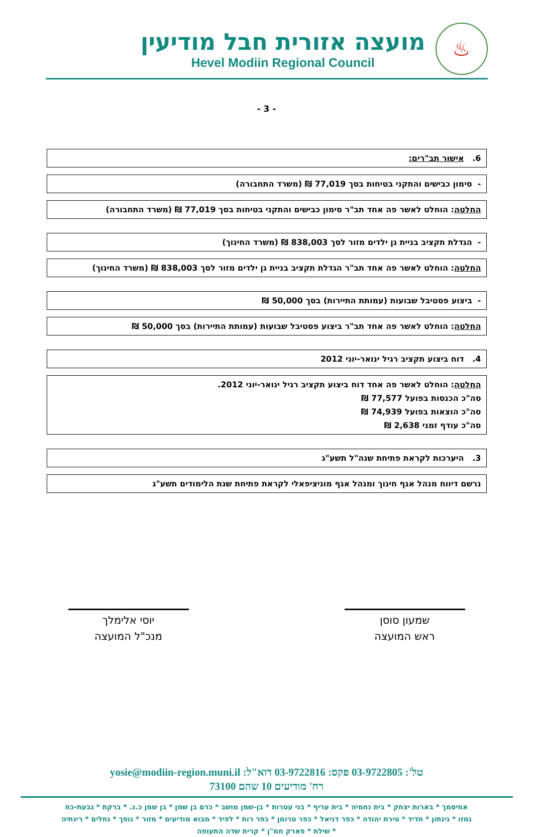מועצה אזורית חבל מודיעין
Hevel Modiin Regional Council
♨
- 3 -
6. אישור תב"רים:
- סימון כבישים והתקני בטיחות בסך 77,019 ₪ (משרד התחבורה)
החלטה: הוחלט לאשר פה אחד תב"ר סימון כבישים והתקני בטיחות בסך 77,019 ₪ (משרד התחבורה)
- הגדלת תקציב בניית גן ילדים מזור לסך 838,003 ₪ (משרד החינוך)
החלטה: הוחלט לאשר פה אחד תב"ר הגדלת תקציב בניית גן ילדים מזור לסך 838,003 ₪ (משרד החינוך)
- ביצוע פסטיבל שבועות (עמותת התיירות) בסך 50,000 ₪
החלטה: הוחלט לאשר פה אחד תב"ר ביצוע פסטיבל שבועות (עמותת התיירות) בסך 50,000 ₪
4. דוח ביצוע תקציב רגיל ינואר-יוני 2012
החלטה: הוחלט לאשר פה אחד דוח ביצוע תקציב רגיל ינואר-יוני 2012.
סה"כ הכנסות בפועל 77,577 ₪
סה"כ הוצאות בפועל 74,939 ₪
סה"כ עודף זמני 2,638 ₪
3. היערכות לקראת פתיחת שנה"ל תשע"ג
נרשם דיווח מנהל אגף חינוך ומנהל אגף מוניציפאלי לקראת פתיחת שנת הלימודים תשע"ג
שמעון סוסן
ראש המועצה
יוסי אלימלך
מנכ"ל המועצה
טל': 03-9722805 פקס: 03-9722816 דוא"ל: yosie@modiin-region.muni.il
רח' מודיעים 10 שהם 73100
אחיסמך * בארות יצחק * בית נחמיה * בית עריף * בני עטרות * בן-שמן מושב * כרם בן שמן * בן שמן כ.נ. * ברקת * גבעת-כח
גמזו * גינתון * חדיד * טירת יהודה * כפר דניאל * כפר טרומן * כפר רות * לפיד * מבוא מודיעים * מזור * נופך * נחלים * רינתיה
* שילת * פארק חמ"ן * קרית שדה התעופה